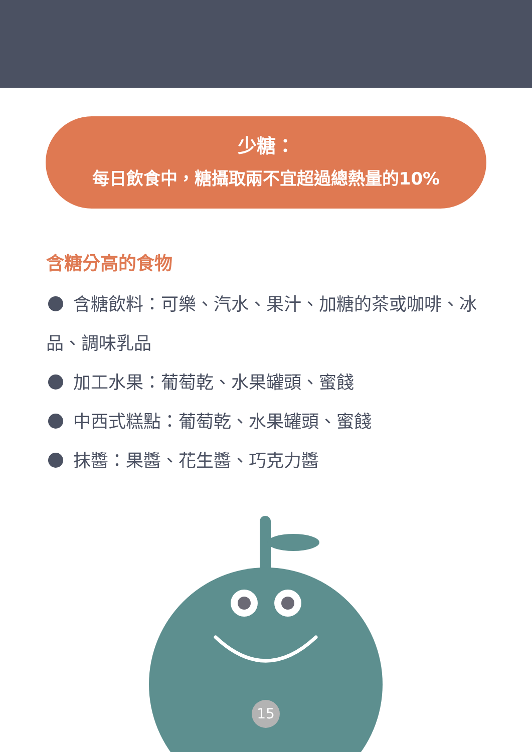少糖：
每日飲食中，糖攝取兩不宜超過總熱量的10%
含糖分高的食物
含糖飲料：可樂、汽水、果汁、加糖的茶或咖啡、冰品、調味乳品
加工水果：葡萄乾、水果罐頭、蜜餞
中西式糕點：葡萄乾、水果罐頭、蜜餞
抹醬：果醬、花生醬、巧克力醬
15